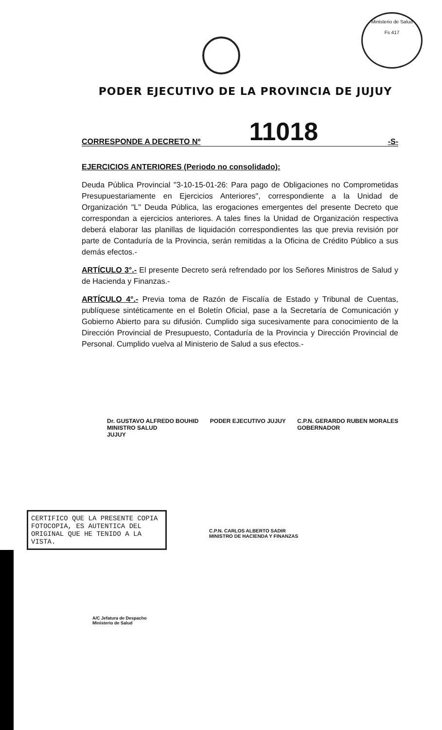Ministerio de Salud
Fs 417
PODER EJECUTIVO DE LA PROVINCIA DE JUJUY
CORRESPONDE A DECRETO Nº 11018 -S-
EJERCICIOS ANTERIORES (Periodo no consolidado):
Deuda Pública Provincial "3-10-15-01-26: Para pago de Obligaciones no Comprometidas Presupuestariamente en Ejercicios Anteriores", correspondiente a la Unidad de Organización "L" Deuda Pública, las erogaciones emergentes del presente Decreto que correspondan a ejercicios anteriores. A tales fines la Unidad de Organización respectiva deberá elaborar las planillas de liquidación correspondientes las que previa revisión por parte de Contaduría de la Provincia, serán remitidas a la Oficina de Crédito Público a sus demás efectos.-
ARTÍCULO 3°.- El presente Decreto será refrendado por los Señores Ministros de Salud y de Hacienda y Finanzas.-
ARTÍCULO 4°.- Previa toma de Razón de Fiscalía de Estado y Tribunal de Cuentas, publíquese sintéticamente en el Boletín Oficial, pase a la Secretaría de Comunicación y Gobierno Abierto para su difusión. Cumplido siga sucesivamente para conocimiento de la Dirección Provincial de Presupuesto, Contaduría de la Provincia y Dirección Provincial de Personal. Cumplido vuelva al Ministerio de Salud a sus efectos.-
Dr. GUSTAVO ALFREDO BOUHID
MINISTRO SALUD
JUJUY
PODER EJECUTIVO JUJUY C.P.N. GERARDO RUBEN MORALES
GOBERNADOR
C.P.N. CARLOS ALBERTO SADIR
MINISTRO DE HACIENDA Y FINANZAS
CERTIFICO QUE LA PRESENTE COPIA FOTOCOPIA, ES AUTENTICA DEL ORIGINAL QUE HE TENIDO A LA VISTA.
A/C Jefatura de Despacho
Ministerio de Salud